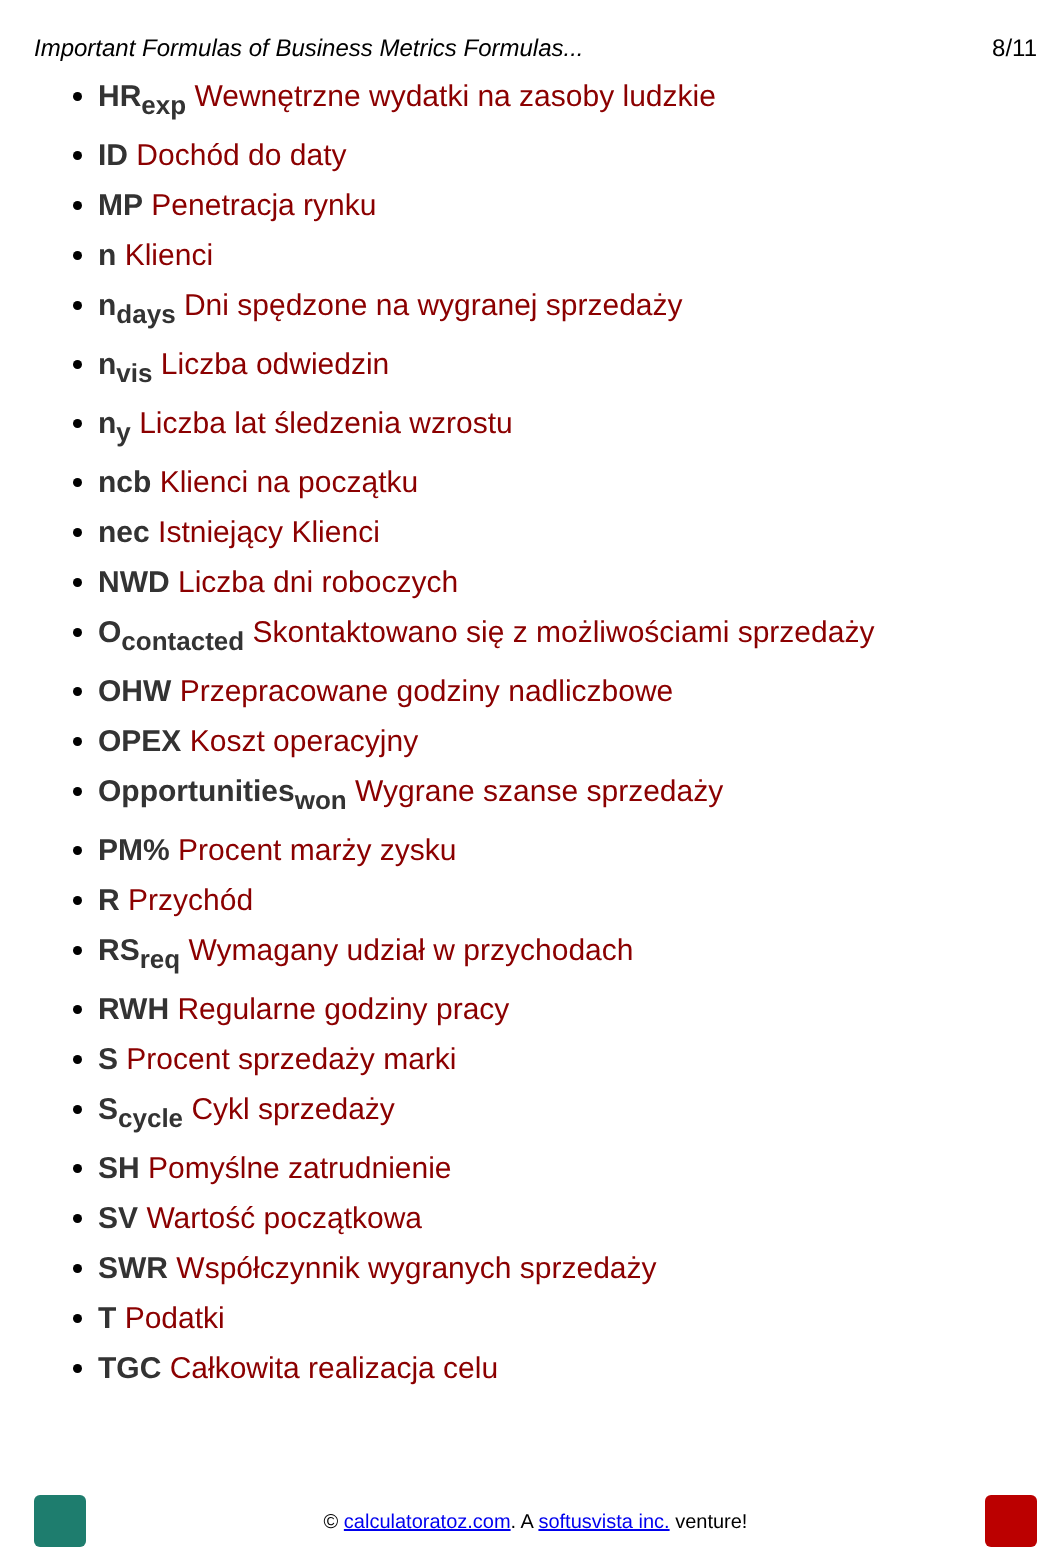Important Formulas of Business Metrics Formulas... 8/11
HR<sub>exp</sub> Wewnętrzne wydatki na zasoby ludzkie
ID Dochód do daty
MP Penetracja rynku
n Klienci
n<sub>days</sub> Dni spędzone na wygranej sprzedaży
n<sub>vis</sub> Liczba odwiedzin
n<sub>y</sub> Liczba lat śledzenia wzrostu
ncb Klienci na początku
nec Istniejący Klienci
NWD Liczba dni roboczych
O<sub>contacted</sub> Skontaktowano się z możliwościami sprzedaży
OHW Przepracowane godziny nadliczbowe
OPEX Koszt operacyjny
Opportunities<sub>won</sub> Wygrane szanse sprzedaży
PM% Procent marży zysku
R Przychód
RS<sub>req</sub> Wymagany udział w przychodach
RWH Regularne godziny pracy
S Procent sprzedaży marki
S<sub>cycle</sub> Cykl sprzedaży
SH Pomyślne zatrudnienie
SV Wartość początkowa
SWR Współczynnik wygranych sprzedaży
T Podatki
TGC Całkowita realizacja celu
© calculatoratoz.com. A softusvista inc. venture!